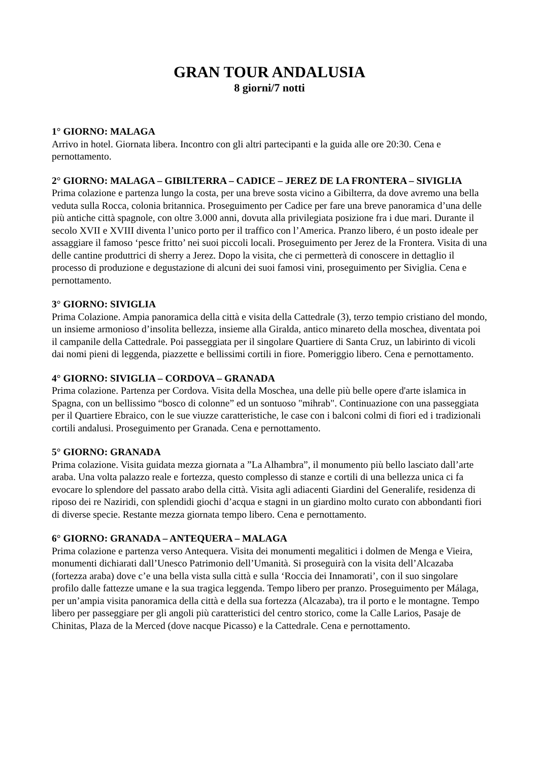GRAN TOUR ANDALUSIA
8 giorni/7 notti
1° GIORNO: MALAGA
Arrivo in hotel. Giornata libera. Incontro con gli altri partecipanti e la guida alle ore 20:30. Cena e pernottamento.
2° GIORNO: MALAGA – GIBILTERRA – CADICE – JEREZ DE LA FRONTERA – SIVIGLIA
Prima colazione e partenza lungo la costa, per una breve sosta vicino a Gibilterra, da dove avremo una bella veduta sulla Rocca, colonia britannica. Proseguimento per Cadice per fare una breve panoramica d’una delle più antiche città spagnole, con oltre 3.000 anni, dovuta alla privilegiata posizione fra i due mari. Durante il secolo XVII e XVIII diventa l’unico porto per il traffico con l’America. Pranzo libero, é un posto ideale per assaggiare il famoso ‘pesce fritto’ nei suoi piccoli locali. Proseguimento per Jerez de la Frontera. Visita di una delle cantine produttrici di sherry a Jerez. Dopo la visita, che ci permetterà di conoscere in dettaglio il processo di produzione e degustazione di alcuni dei suoi famosi vini, proseguimento per Siviglia. Cena e pernottamento.
3° GIORNO: SIVIGLIA
Prima Colazione. Ampia panoramica della città e visita della Cattedrale (3), terzo tempio cristiano del mondo, un insieme armonioso d’insolita bellezza, insieme alla Giralda, antico minareto della moschea, diventata poi il campanile della Cattedrale. Poi passeggiata per il singolare Quartiere di Santa Cruz, un labirinto di vicoli dai nomi pieni di leggenda, piazzette e bellissimi cortili in fiore. Pomeriggio libero. Cena e pernottamento.
4° GIORNO: SIVIGLIA – CORDOVA – GRANADA
Prima colazione. Partenza per Cordova. Visita della Moschea, una delle più belle opere d'arte islamica in Spagna, con un bellissimo “bosco di colonne” ed un sontuoso "mihrab". Continuazione con una passeggiata per il Quartiere Ebraico, con le sue viuzze caratteristiche, le case con i balconi colmi di fiori ed i tradizionali cortili andalusi. Proseguimento per Granada. Cena e pernottamento.
5° GIORNO: GRANADA
Prima colazione. Visita guidata mezza giornata a ”La Alhambra”, il monumento più bello lasciato dall’arte araba. Una volta palazzo reale e fortezza, questo complesso di stanze e cortili di una bellezza unica ci fa evocare lo splendore del passato arabo della città. Visita agli adiacenti Giardini del Generalife, residenza di riposo dei re Naziridi, con splendidi giochi d’acqua e stagni in un giardino molto curato con abbondanti fiori di diverse specie. Restante mezza giornata tempo libero. Cena e pernottamento.
6° GIORNO: GRANADA – ANTEQUERA – MALAGA
Prima colazione e partenza verso Antequera. Visita dei monumenti megalitici i dolmen de Menga e Vieira, monumenti dichiarati dall’Unesco Patrimonio dell’Umanità. Si proseguirà con la visita dell’Alcazaba (fortezza araba) dove c’e una bella vista sulla città e sulla ‘Roccia dei Innamorati’, con il suo singolare profilo dalle fattezze umane e la sua tragica leggenda. Tempo libero per pranzo. Proseguimento per Málaga, per un’ampia visita panoramica della città e della sua fortezza (Alcazaba), tra il porto e le montagne. Tempo libero per passeggiare per gli angoli più caratteristici del centro storico, come la Calle Larios, Pasaje de Chinitas, Plaza de la Merced (dove nacque Picasso) e la Cattedrale. Cena e pernottamento.